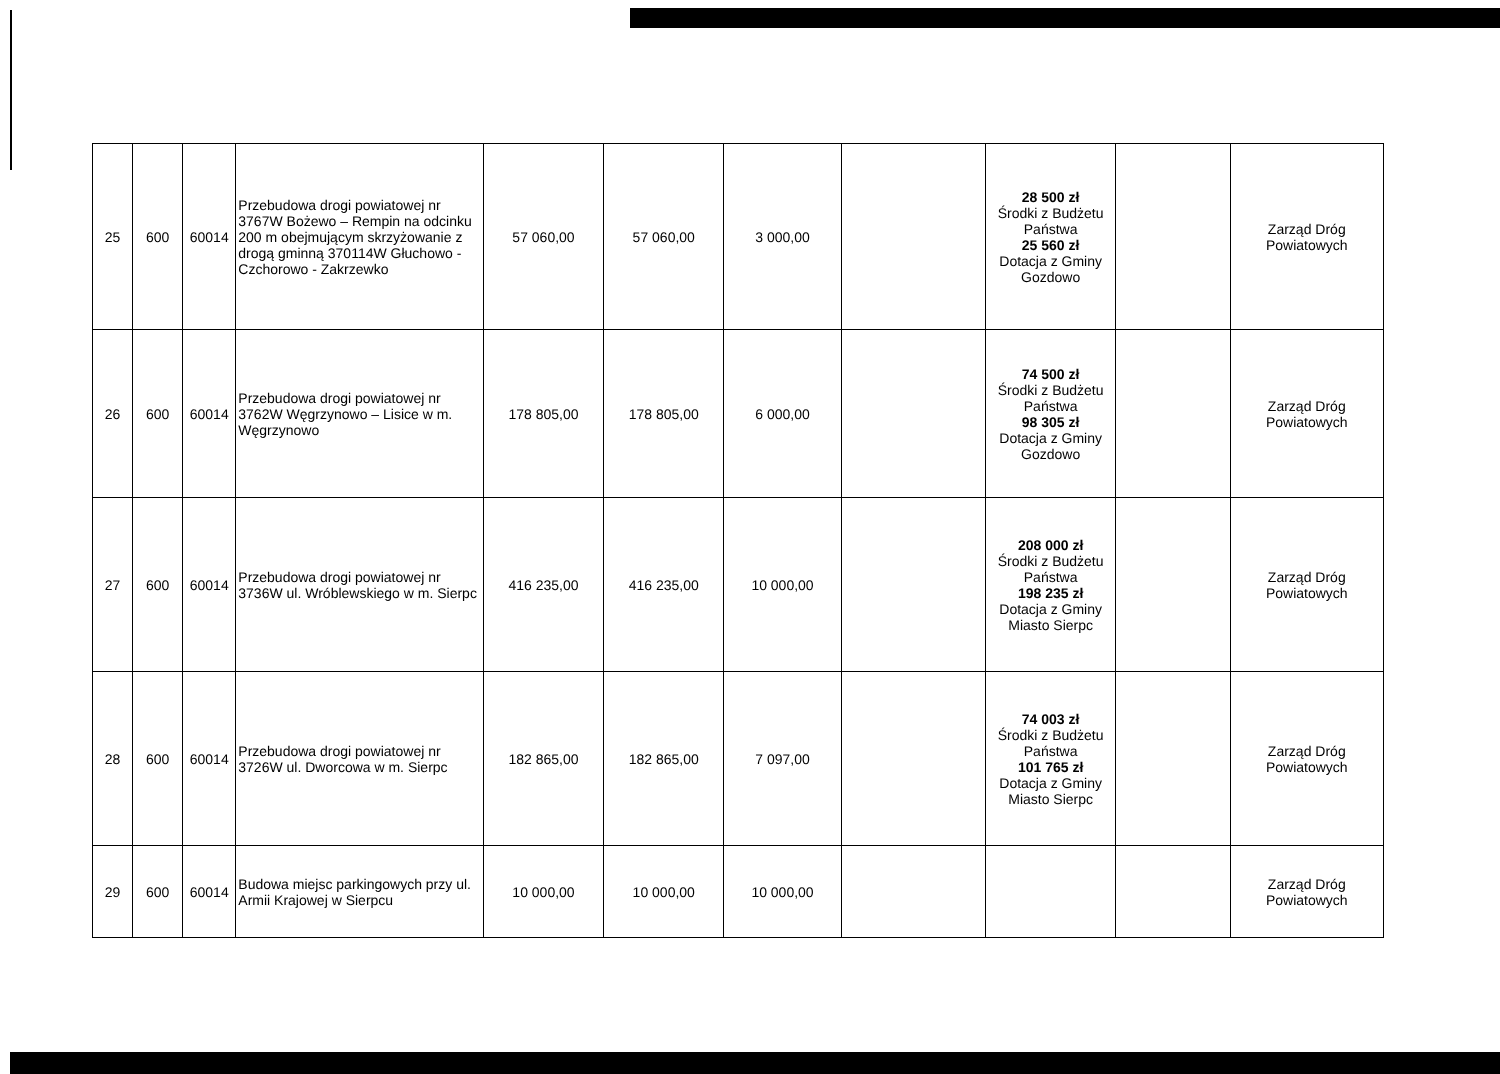| 25 | 600 | 60014 | Przebudowa drogi powiatowej nr 3767W Bożewo – Rempin na odcinku 200 m obejmującym skrzyżowanie z drogą gminną 370114W Głuchowo - Czchorowo - Zakrzewko | 57 060,00 | 57 060,00 | 3 000,00 | | 28 500 zł Środki z Budżetu Państwa 25 560 zł Dotacja z Gminy Gozdowo | | Zarząd Dróg Powiatowych |
| 26 | 600 | 60014 | Przebudowa drogi powiatowej nr 3762W Węgrzynowo – Lisice w m. Węgrzynowo | 178 805,00 | 178 805,00 | 6 000,00 | | 74 500 zł Środki z Budżetu Państwa 98 305 zł Dotacja z Gminy Gozdowo | | Zarząd Dróg Powiatowych |
| 27 | 600 | 60014 | Przebudowa drogi powiatowej nr 3736W ul. Wróblewskiego w m. Sierpc | 416 235,00 | 416 235,00 | 10 000,00 | | 208 000 zł Środki z Budżetu Państwa 198 235 zł Dotacja z Gminy Miasto Sierpc | | Zarząd Dróg Powiatowych |
| 28 | 600 | 60014 | Przebudowa drogi powiatowej nr 3726W ul. Dworcowa w m. Sierpc | 182 865,00 | 182 865,00 | 7 097,00 | | 74 003 zł Środki z Budżetu Państwa 101 765 zł Dotacja z Gminy Miasto Sierpc | | Zarząd Dróg Powiatowych |
| 29 | 600 | 60014 | Budowa miejsc parkingowych przy ul. Armii Krajowej w Sierpcu | 10 000,00 | 10 000,00 | 10 000,00 | | | | Zarząd Dróg Powiatowych |